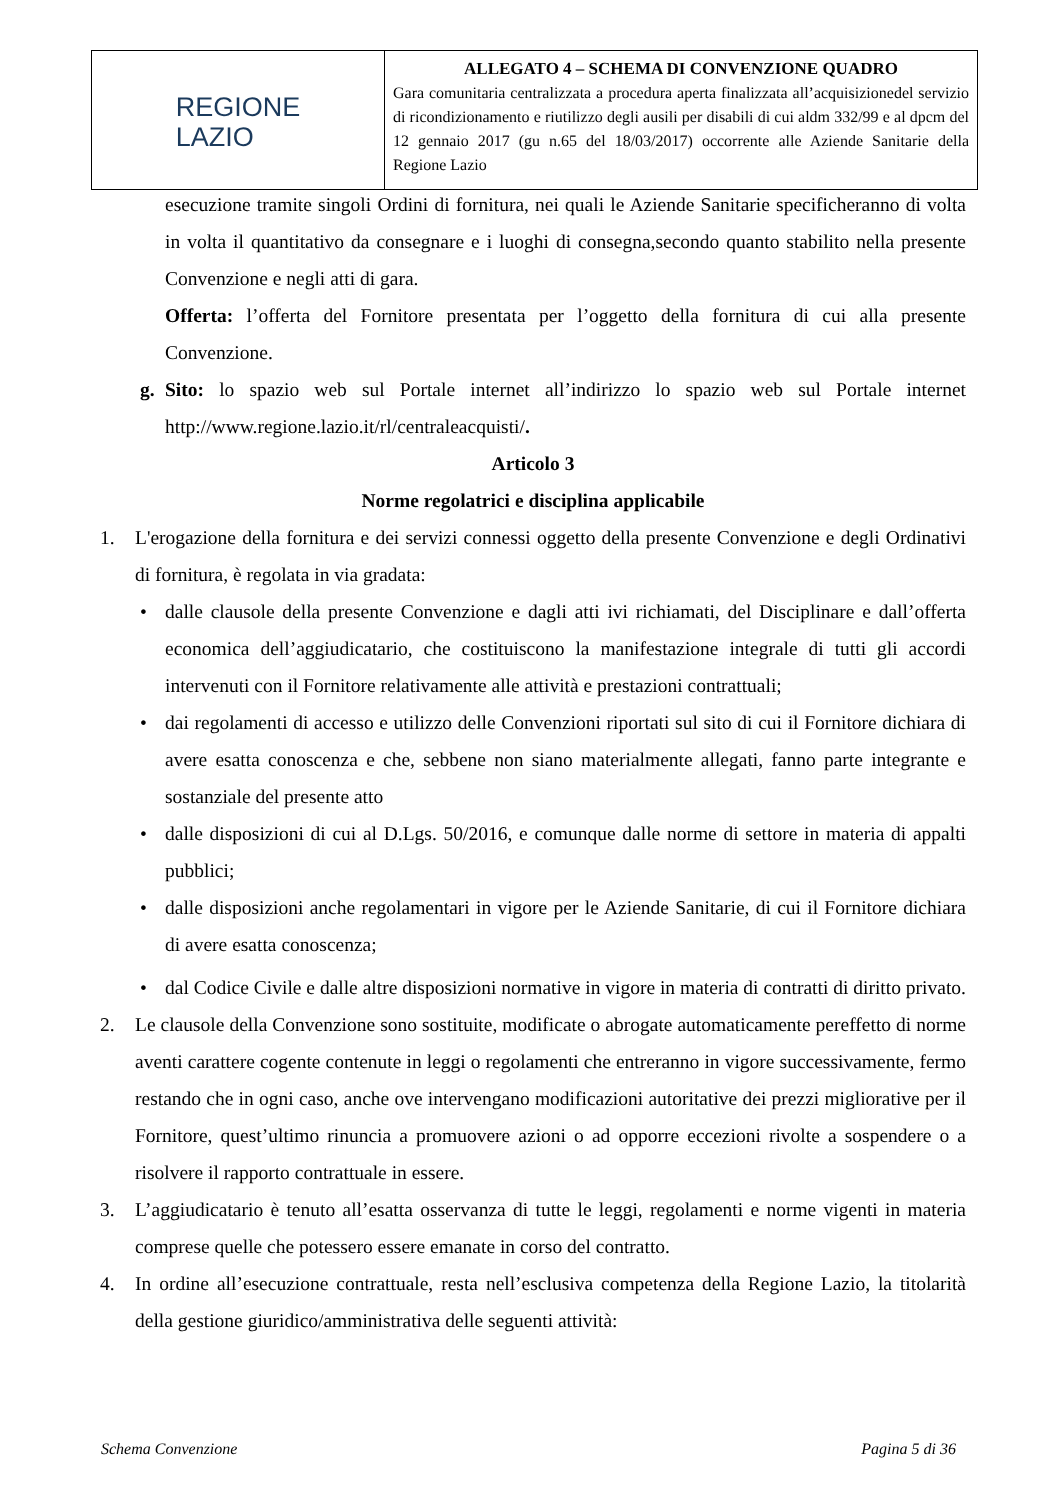| REGIONE LAZIO | ALLEGATO 4 – SCHEMA DI CONVENZIONE QUADRO Gara comunitaria centralizzata a procedura aperta finalizzata all’acquisizionedel servizio di ricondizionamento e riutilizzo degli ausili per disabili di cui aldm 332/99 e al dpcm del 12 gennaio 2017 (gu n.65 del 18/03/2017) occorrente alle Aziende Sanitarie della Regione Lazio |
esecuzione tramite singoli Ordini di fornitura, nei quali le Aziende Sanitarie specificheranno di volta in volta il quantitativo da consegnare e i luoghi di consegna,secondo quanto stabilito nella presente Convenzione e negli atti di gara.
Offerta: l’offerta del Fornitore presentata per l’oggetto della fornitura di cui alla presente Convenzione.
g. Sito: lo spazio web sul Portale internet all’indirizzo lo spazio web sul Portale internet http://www.regione.lazio.it/rl/centraleacquisti/.
Articolo 3
Norme regolatrici e disciplina applicabile
1. L'erogazione della fornitura e dei servizi connessi oggetto della presente Convenzione e degli Ordinativi di fornitura, è regolata in via gradata:
• dalle clausole della presente Convenzione e dagli atti ivi richiamati, del Disciplinare e dall’offerta economica dell’aggiudicatario, che costituiscono la manifestazione integrale di tutti gli accordi intervenuti con il Fornitore relativamente alle attività e prestazioni contrattuali;
• dai regolamenti di accesso e utilizzo delle Convenzioni riportati sul sito di cui il Fornitore dichiara di avere esatta conoscenza e che, sebbene non siano materialmente allegati, fanno parte integrante e sostanziale del presente atto
• dalle disposizioni di cui al D.Lgs. 50/2016, e comunque dalle norme di settore in materia di appalti pubblici;
• dalle disposizioni anche regolamentari in vigore per le Aziende Sanitarie, di cui il Fornitore dichiara di avere esatta conoscenza;
• dal Codice Civile e dalle altre disposizioni normative in vigore in materia di contratti di diritto privato.
2. Le clausole della Convenzione sono sostituite, modificate o abrogate automaticamente pereffetto di norme aventi carattere cogente contenute in leggi o regolamenti che entreranno in vigore successivamente, fermo restando che in ogni caso, anche ove intervengano modificazioni autoritative dei prezzi migliorative per il Fornitore, quest’ultimo rinuncia a promuovere azioni o ad opporre eccezioni rivolte a sospendere o a risolvere il rapporto contrattuale in essere.
3. L’aggiudicatario è tenuto all’esatta osservanza di tutte le leggi, regolamenti e norme vigenti in materia comprese quelle che potessero essere emanate in corso del contratto.
4. In ordine all’esecuzione contrattuale, resta nell’esclusiva competenza della Regione Lazio, la titolarità della gestione giuridico/amministrativa delle seguenti attività:
Schema Convenzione Pagina 5 di 36